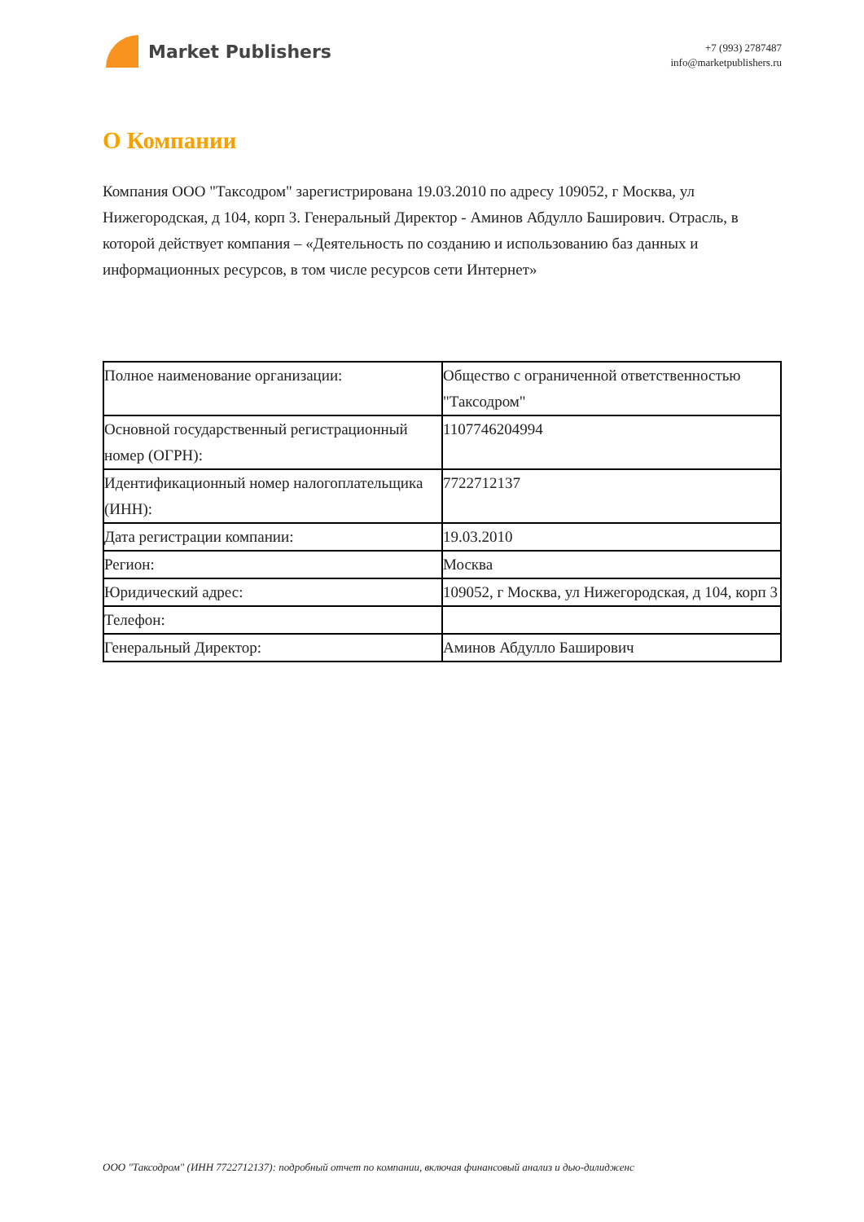Market Publishers
+7 (993) 2787487
info@marketpublishers.ru
О Компании
Компания ООО "Таксодром" зарегистрирована 19.03.2010 по адресу 109052, г Москва, ул Нижегородская, д 104, корп 3. Генеральный Директор - Аминов Абдулло Баширович. Отрасль, в которой действует компания – «Деятельность по созданию и использованию баз данных и информационных ресурсов, в том числе ресурсов сети Интернет»
| Полное наименование организации: | Общество с ограниченной ответственностью "Таксодром" |
| Основной государственный регистрационный номер (ОГРН): | 1107746204994 |
| Идентификационный номер налогоплательщика (ИНН): | 7722712137 |
| Дата регистрации компании: | 19.03.2010 |
| Регион: | Москва |
| Юридический адрес: | 109052, г Москва, ул Нижегородская, д 104, корп 3 |
| Телефон: | |
| Генеральный Директор: | Аминов Абдулло Баширович |
ООО "Таксодром" (ИНН 7722712137): подробный отчет по компании, включая финансовый анализ и дью-дилидженс